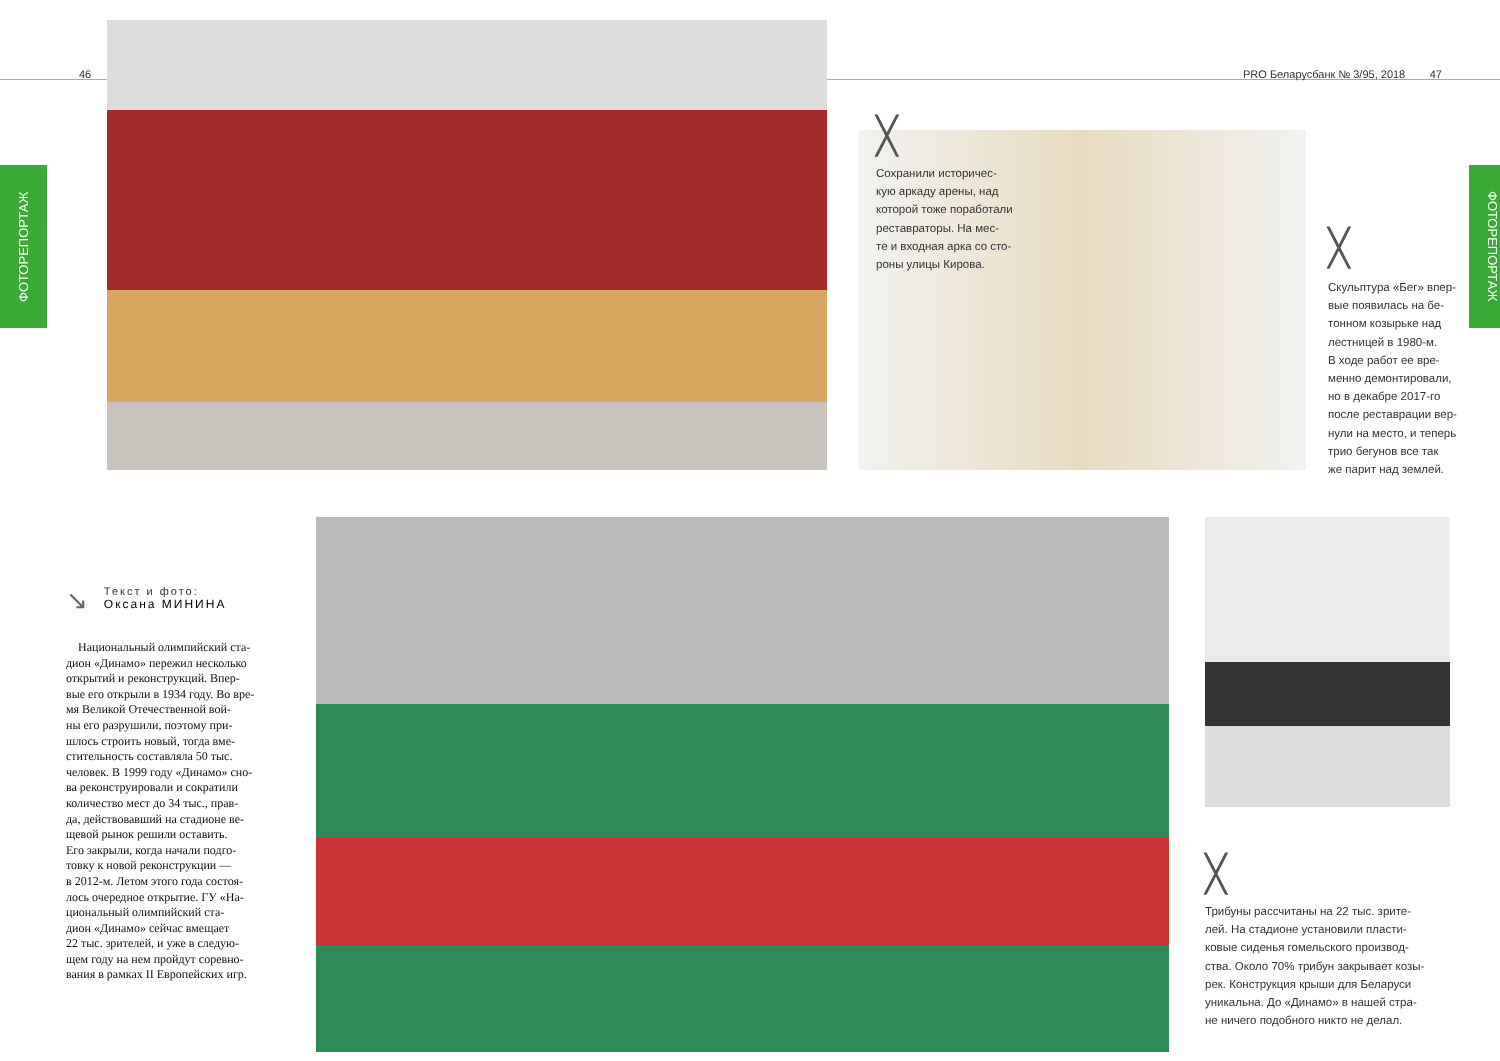46
PRO Беларусбанк № 3/95, 2018 47
ФОТОРЕПОРТАЖ
ФОТОРЕПОРТАЖ
╳
Сохранили историчес-
кую аркаду арены, над
которой тоже поработали
реставраторы. На мес-
те и входная арка со сто-
роны улицы Кирова.
╳
Скульптура «Бег» впер-
вые появилась на бе-
тонном козырьке над
лестницей в 1980-м.
В ходе работ ее вре-
менно демонтировали,
но в декабре 2017-го
после реставрации вер-
нули на место, и теперь
трио бегунов все так
же парит над землей.
↘
Текст и фото:
Оксана МИНИНА
Национальный олимпийский ста-
дион «Динамо» пережил несколько
открытий и реконструкций. Впер-
вые его открыли в 1934 году. Во вре-
мя Великой Отечественной вой-
ны его разрушили, поэтому при-
шлось строить новый, тогда вме-
стительность составляла 50 тыс.
человек. В 1999 году «Динамо» сно-
ва реконструировали и сократили
количество мест до 34 тыс., прав-
да, действовавший на стадионе ве-
щевой рынок решили оставить.
Его закрыли, когда начали подго-
товку к новой реконструкции —
в 2012-м. Летом этого года состоя-
лось очередное открытие. ГУ «На-
циональный олимпийский ста-
дион «Динамо» сейчас вмещает
22 тыс. зрителей, и уже в следую-
щем году на нем пройдут соревно-
вания в рамках II Европейских игр.
╳
Трибуны рассчитаны на 22 тыс. зрите-
лей. На стадионе установили пласти-
ковые сиденья гомельского производ-
ства. Около 70% трибун закрывает козы-
рек. Конструкция крыши для Беларуси
уникальна. До «Динамо» в нашей стра-
не ничего подобного никто не делал.